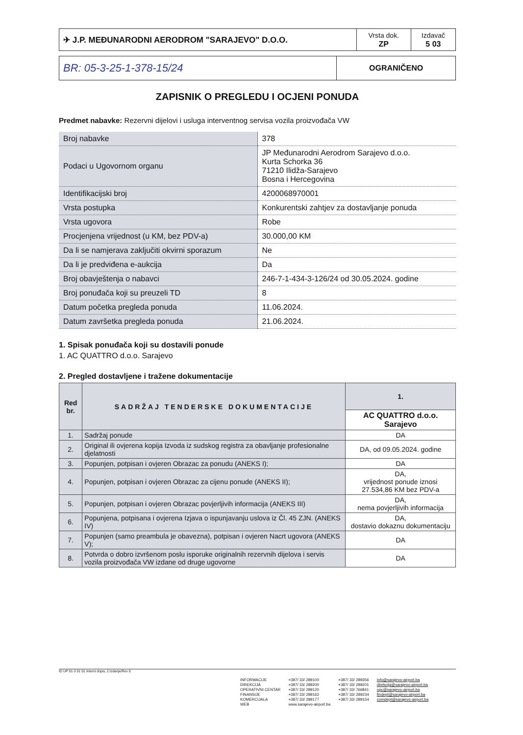| ✈ J.P. MEĐUNARODNI AERODROM "SARAJEVO" D.O.O. | Vrsta dok. ZP | Izdavač 5 03 |
| BR: 05-3-25-1-378-15/24 | OGRANIČENO |
ZAPISNIK O PREGLEDU I OCJENI PONUDA
Predmet nabavke: Rezervni dijelovi i usluga interventnog servisa vozila proizvođača VW
| Broj nabavke | 378 |
| Podaci u Ugovornom organu | JP Međunarodni Aerodrom Sarajevo d.o.o. Kurta Schorka 36 71210 Ilidža-Sarajevo Bosna i Hercegovina |
| Identifikacijski broj | 4200068970001 |
| Vrsta postupka | Konkurentski zahtjev za dostavljanje ponuda |
| Vrsta ugovora | Robe |
| Procjenjena vrijednost (u KM, bez PDV-a) | 30.000,00 KM |
| Da li se namjerava zaključiti okvirni sporazum | Ne |
| Da li je predviđena e-aukcija | Da |
| Broj obavještenja o nabavci | 246-7-1-434-3-126/24 od 30.05.2024. godine |
| Broj ponuđača koji su preuzeli TD | 8 |
| Datum početka pregleda ponuda | 11.06.2024. |
| Datum završetka pregleda ponuda | 21.06.2024. |
1. Spisak ponuđača koji su dostavili ponude
1. AC QUATTRO d.o.o. Sarajevo
2. Pregled dostavljene i tražene dokumentacije
| Red br. | SADRŽAJ TENDERSKE DOKUMENTACIJE | 1. |
| --- | --- | --- |
| | | AC QUATTRO d.o.o. Sarajevo |
| 1. | Sadržaj ponude | DA |
| 2. | Original ili ovjerena kopija Izvoda iz sudskog registra za obavljanje profesionalne djelatnosti | DA, od 09.05.2024. godine |
| 3. | Popunjen, potpisan i ovjeren Obrazac za ponudu (ANEKS I); | DA |
| 4. | Popunjen, potpisan i ovjeren Obrazac za cijenu ponude (ANEKS II); | DA, vrijednost ponude iznosi 27.534,86 KM bez PDV-a |
| 5. | Popunjen, potpisan i ovjeren Obrazac povjerljivih informacija (ANEKS III) | DA, nema povjerljivih informacija |
| 6. | Popunjena, potpisana i ovjerena Izjava o ispunjavanju uslova iz Čl. 45 ZJN. (ANEKS IV) | DA, dostavio dokaznu dokumentaciju |
| 7. | Popunjen (samo preambula je obavezna), potpisan i ovjeren Nacrt ugovora (ANEKS V); | DA |
| 8. | Potvrda o dobro izvršenom poslu isporuke originalnih rezervnih dijelova i servis vozila proizvođača VW izdane od druge ugovorne | DA |
ID UP 01-3 01 01 Interni dopis, 2.Izdanje/Rev 0
INFORMACIJE
DIREKCIJA
OPERATIVNI CENTAR
FINANSIJE
KOMERCIJALA
WEB
+387/ 33/ 289100
+387/ 33/ 289200
+387/ 33/ 289120
+387/ 33/ 289162
+387/ 33/ 289177
www.sarajevo-airport.ba
+387/ 33/ 289356
+387/ 33/ 289201
+387/ 33/ 766841
+387/ 33/ 289234
+387/ 33/ 289154
info@sarajevo-airport.ba
direkcija@sarajevo-airport.ba
opc@sarajevo-airport.ba
findept@sarajevo-airport.ba
comdept@sarajevo-airport.ba